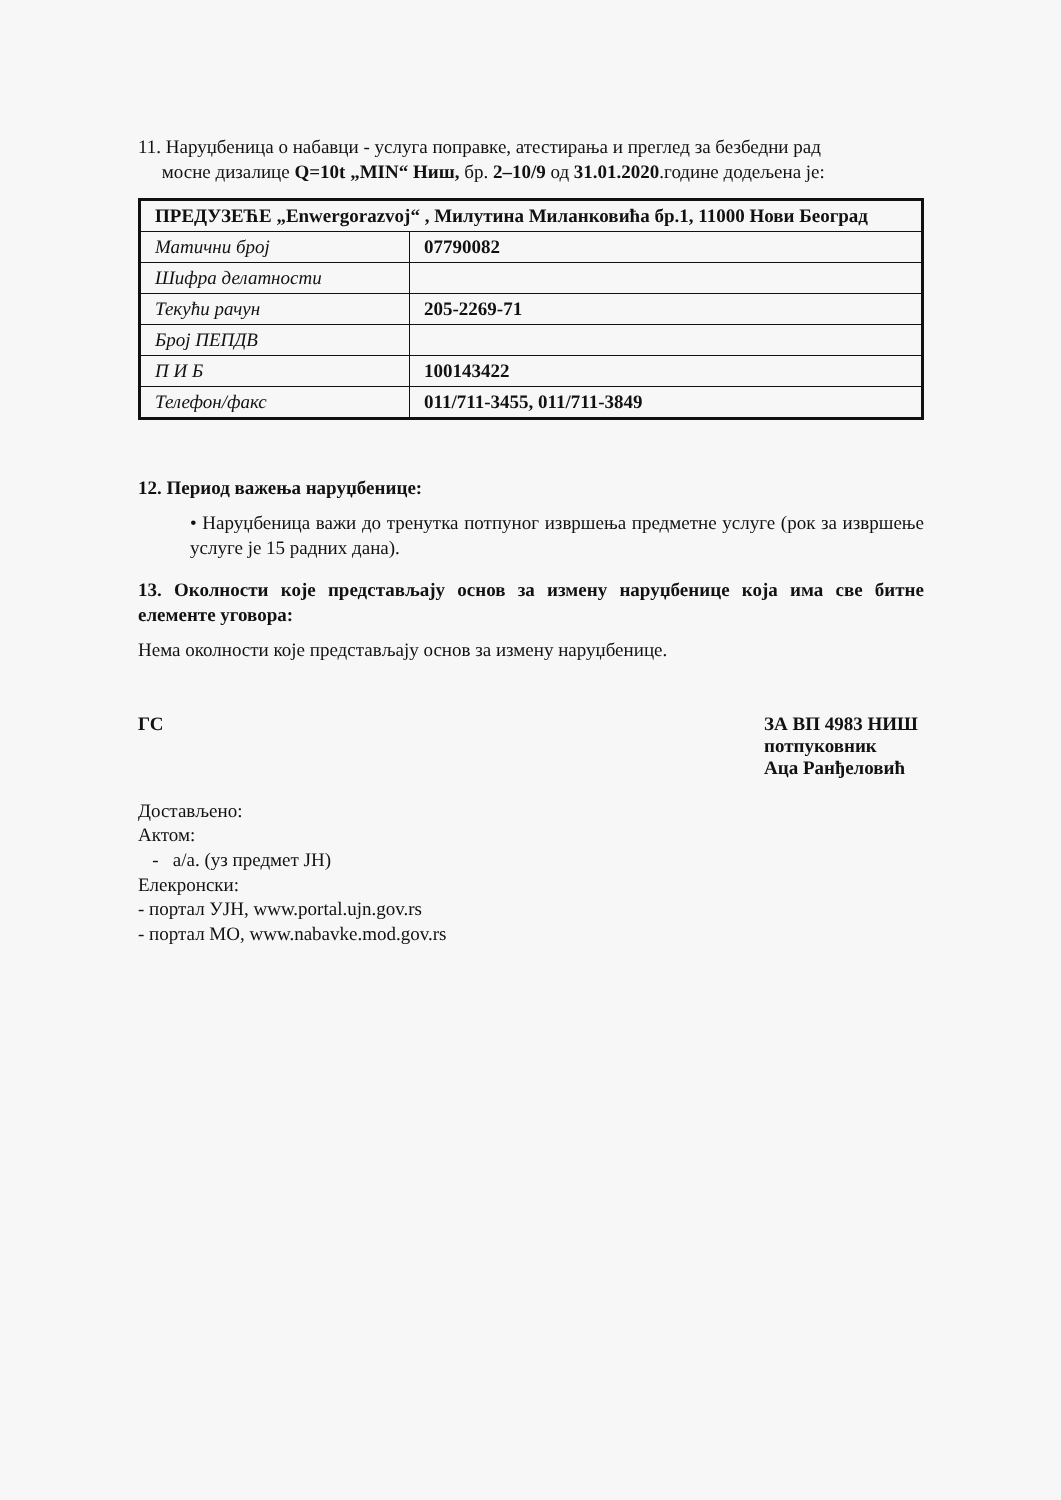11. Наруџбеница о набавци - услуга поправке, атестирања и преглед за безбедни рад
мосне дизалице Q=10t „MIN“ Ниш, бр. 2–10/9 од 31.01.2020.године додељена је:
| ПРЕДУЗЕЋЕ „Enwergorazvoj“ , Милутина Миланковића бр.1, 11000 Нови Београд | |
| Матични број | 07790082 |
| Шифра делатности | |
| Текући рачун | 205-2269-71 |
| Број ПЕПДВ | |
| П И Б | 100143422 |
| Телефон/факс | 011/711-3455, 011/711-3849 |
12. Период важења наруџбенице:
• Наруџбеница важи до тренутка потпуног извршења предметне услуге (рок за извршење услуге је 15 радних дана).
13. Околности које представљају основ за измену наруџбенице која има све битне елементе уговора:
Нема околности које представљају основ за измену наруџбенице.
ГС ЗА ВП 4983 НИШ
потпуковник
Аца Ранђеловић
Достављено:
Актом:
- а/а. (уз предмет ЈН)
Елекронски:
- портал УЈН, www.portal.ujn.gov.rs
- портал МО, www.nabavke.mod.gov.rs